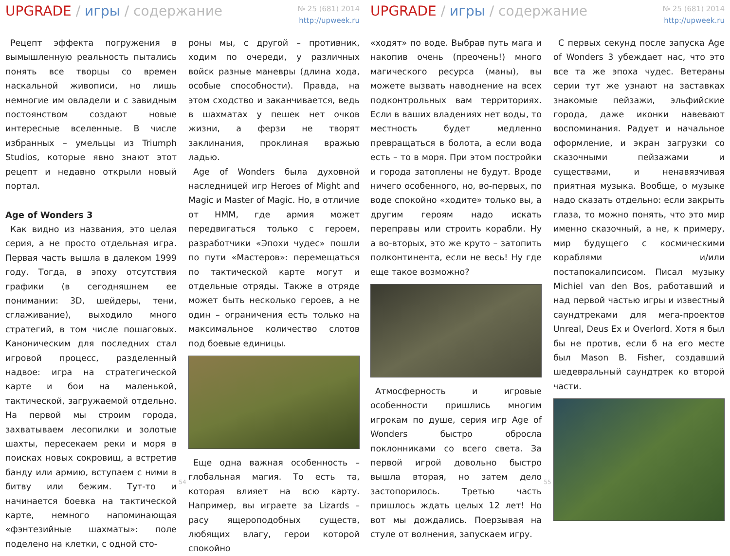UPGRADE / игры / содержание
№ 25 (681) 2014
http://upweek.ru
Рецепт эффекта погружения в вымышленную реальность пытались понять все творцы со времен наскальной живописи, но лишь немногие им овладели и с завидным постоянством создают новые интересные вселенные. В числе избранных – умельцы из Triumph Studios, которые явно знают этот рецепт и недавно открыли новый портал.
Age of Wonders 3
Как видно из названия, это целая серия, а не просто отдельная игра. Первая часть вышла в далеком 1999 году. Тогда, в эпоху отсутствия графики (в сегодняшнем ее понимании: 3D, шейдеры, тени, сглаживание), выходило много стратегий, в том числе пошаговых. Каноническим для последних стал игровой процесс, разделенный надвое: игра на стратегической карте и бои на маленькой, тактической, загружаемой отдельно. На первой мы строим города, захватываем лесопилки и золотые шахты, пересекаем реки и моря в поисках новых сокровищ, а встретив банду или армию, вступаем с ними в битву или бежим. Тут-то и начинается боевка на тактической карте, немного напоминающая «фэнтезийные шахматы»: поле поделено на клетки, с одной сто-
роны мы, с другой – противник, ходим по очереди, у различных войск разные маневры (длина хода, особые способности). Правда, на этом сходство и заканчивается, ведь в шахматах у пешек нет очков жизни, а ферзи не творят заклинания, проклиная вражью ладью.
Age of Wonders была духовной наследницей игр Heroes of Might and Magic и Master of Magic. Но, в отличие от HMM, где армия может передвигаться только с героем, разработчики «Эпохи чудес» пошли по пути «Мастеров»: перемещаться по тактической карте могут и отдельные отряды. Также в отряде может быть несколько героев, а не один – ограничения есть только на максимальное количество слотов под боевые единицы.
Еще одна важная особенность – глобальная магия. То есть та, которая влияет на всю карту. Например, вы играете за Lizards – расу ящероподобных существ, любящих влагу, герои которой спокойно
54
UPGRADE / игры / содержание
№ 25 (681) 2014
http://upweek.ru
«ходят» по воде. Выбрав путь мага и накопив очень (преочень!) много магического ресурса (маны), вы можете вызвать наводнение на всех подконтрольных вам территориях. Если в ваших владениях нет воды, то местность будет медленно превращаться в болота, а если вода есть – то в моря. При этом постройки и города затоплены не будут. Вроде ничего особенного, но, во-первых, по воде спокойно «ходите» только вы, а другим героям надо искать переправы или строить корабли. Ну а во-вторых, это же круто – затопить полконтинента, если не весь! Ну где еще такое возможно?
Атмосферность и игровые особенности пришлись многим игрокам по душе, серия игр Age of Wonders быстро обросла поклонниками со всего света. За первой игрой довольно быстро вышла вторая, но затем дело застопорилось. Третью часть пришлось ждать целых 12 лет! Но вот мы дождались. Поерзывая на стуле от волнения, запускаем игру.
С первых секунд после запуска Age of Wonders 3 убеждает нас, что это все та же эпоха чудес. Ветераны серии тут же узнают на заставках знакомые пейзажи, эльфийские города, даже иконки навевают воспоминания. Радует и начальное оформление, и экран загрузки со сказочными пейзажами и существами, и ненавязчивая приятная музыка. Вообще, о музыке надо сказать отдельно: если закрыть глаза, то можно понять, что это мир именно сказочный, а не, к примеру, мир будущего с космическими кораблями и/или постапокалипсисом. Писал музыку Michiel van den Bos, работавший и над первой частью игры и известный саундтреками для мега-проектов Unreal, Deus Ex и Overlord. Хотя я был бы не против, если б на его месте был Mason B. Fisher, создавший шедевральный саундтрек ко второй части.
55